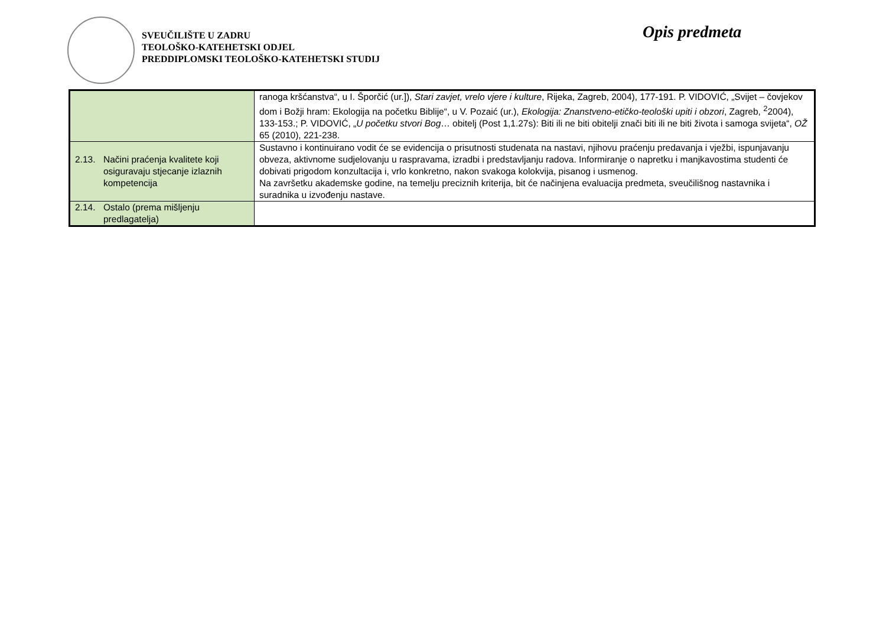SVEUČILIŠTE U ZADRU
TEOLOŠKO-KATEHETSKI ODJEL
PREDDIPLOMSKI TEOLOŠKO-KATEHETSKI STUDIJ
Opis predmeta
| | ranoga kršćanstva“, u I. Šporčić (ur.]), Stari zavjet, vrelo vjere i kulture , Rijeka, Zagreb, 2004), 177-191. P. VIDOVIĆ, „Svijet – čovjekov dom i Božji hram: Ekologija na početku Biblije“, u V. Pozaić (ur.), Ekologija: Znanstveno-etičko-teološki upiti i obzori , Zagreb, <sup>2</sup>2004), 133-153.; P. VIDOVIĆ, „ U početku stvori Bog … obitelj (Post 1,1.27s): Biti ili ne biti obitelji znači biti ili ne biti života i samoga svijeta“, OŽ 65 (2010), 221-238. |
| 2.13. Načini praćenja kvalitete koji osiguravaju stjecanje izlaznih kompetencija | Sustavno i kontinuirano vodit će se evidencija o prisutnosti studenata na nastavi, njihovu praćenju predavanja i vježbi, ispunjavanju obveza, aktivnome sudjelovanju u raspravama, izradbi i predstavljanju radova. Informiranje o napretku i manjkavostima studenti će dobivati prigodom konzultacija i, vrlo konkretno, nakon svakoga kolokvija, pisanog i usmenog. Na završetku akademske godine, na temelju preciznih kriterija, bit će načinjena evaluacija predmeta, sveučilišnog nastavnika i suradnika u izvođenju nastave. |
| 2.14. Ostalo (prema mišljenju predlagatelja) | |